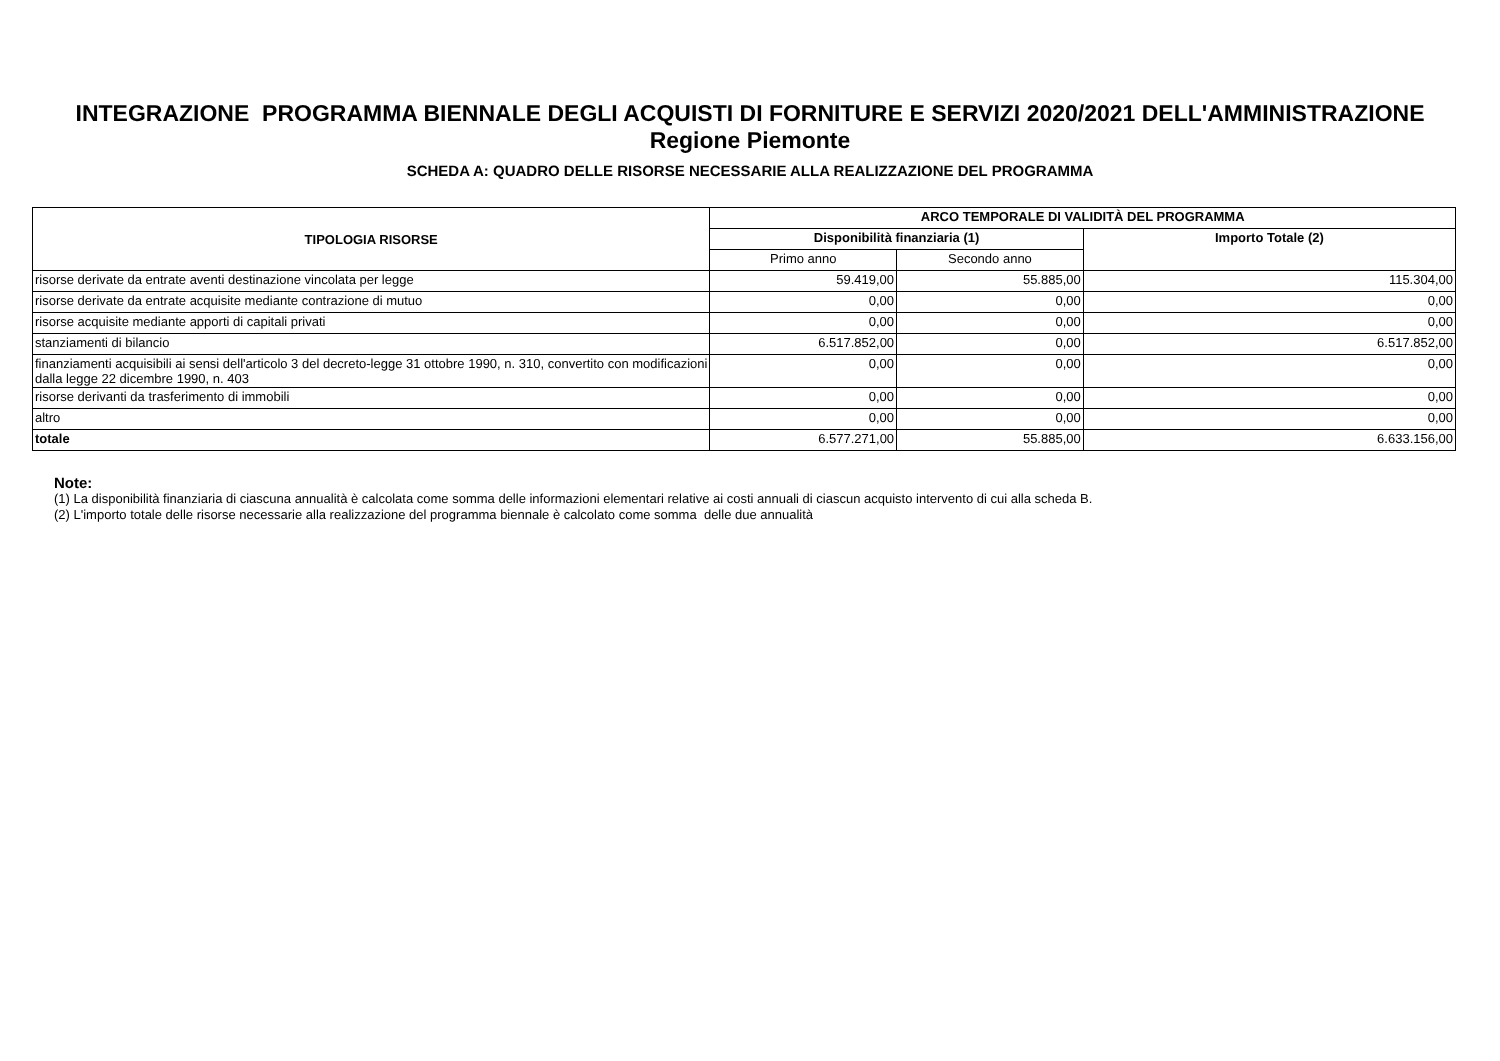INTEGRAZIONE PROGRAMMA BIENNALE DEGLI ACQUISTI DI FORNITURE E SERVIZI 2020/2021 DELL'AMMINISTRAZIONE
Regione Piemonte
SCHEDA A: QUADRO DELLE RISORSE NECESSARIE ALLA REALIZZAZIONE DEL PROGRAMMA
| TIPOLOGIA RISORSE | ARCO TEMPORALE DI VALIDITÀ DEL PROGRAMMA | | |
| --- | --- | --- | --- |
| | Disponibilità finanziaria (1) | | Importo Totale (2) |
| | Primo anno | Secondo anno | |
| risorse derivate da entrate aventi destinazione vincolata per legge | 59.419,00 | 55.885,00 | 115.304,00 |
| risorse derivate da entrate acquisite mediante contrazione di mutuo | 0,00 | 0,00 | 0,00 |
| risorse acquisite mediante apporti di capitali privati | 0,00 | 0,00 | 0,00 |
| stanziamenti di bilancio | 6.517.852,00 | 0,00 | 6.517.852,00 |
| finanziamenti acquisibili ai sensi dell'articolo 3 del decreto-legge 31 ottobre 1990, n. 310, convertito con modificazioni dalla legge 22 dicembre 1990, n. 403 | 0,00 | 0,00 | 0,00 |
| risorse derivanti da trasferimento di immobili | 0,00 | 0,00 | 0,00 |
| altro | 0,00 | 0,00 | 0,00 |
| totale | 6.577.271,00 | 55.885,00 | 6.633.156,00 |
Note:
(1) La disponibilità finanziaria di ciascuna annualità è calcolata come somma delle informazioni elementari relative ai costi annuali di ciascun acquisto intervento di cui alla scheda B.
(2) L'importo totale delle risorse necessarie alla realizzazione del programma biennale è calcolato come somma delle due annualità